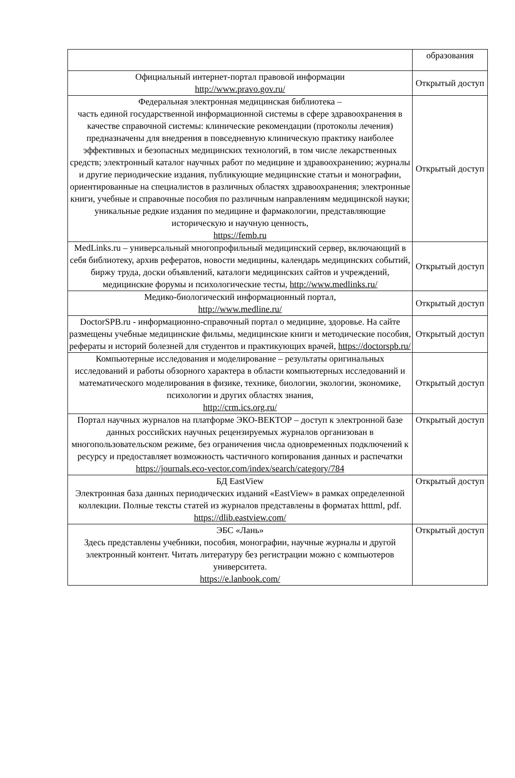| | образования |
| Официальный интернет-портал правовой информации http://www.pravo.gov.ru/ | Открытый доступ |
| Федеральная электронная медицинская библиотека – часть единой государственной информационной системы в сфере здравоохранения в качестве справочной системы: клинические рекомендации (протоколы лечения) предназначены для внедрения в повседневную клиническую практику наиболее эффективных и безопасных медицинских технологий, в том числе лекарственных средств; электронный каталог научных работ по медицине и здравоохранению; журналы и другие периодические издания, публикующие медицинские статьи и монографии, ориентированные на специалистов в различных областях здравоохранения; электронные книги, учебные и справочные пособия по различным направлениям медицинской науки; уникальные редкие издания по медицине и фармакологии, представляющие историческую и научную ценность, https://femb.ru | Открытый доступ |
| MedLinks.ru – универсальный многопрофильный медицинский сервер, включающий в себя библиотеку, архив рефератов, новости медицины, календарь медицинских событий, биржу труда, доски объявлений, каталоги медицинских сайтов и учреждений, медицинские форумы и психологические тесты, http://www.medlinks.ru/ | Открытый доступ |
| Медико-биологический информационный портал, http://www.medline.ru/ | Открытый доступ |
| DoctorSPB.ru - информационно-справочный портал о медицине, здоровье. На сайте размещены учебные медицинские фильмы, медицинские книги и методические пособия, рефераты и историй болезней для студентов и практикующих врачей, https://doctorspb.ru/ | Открытый доступ |
| Компьютерные исследования и моделирование – результаты оригинальных исследований и работы обзорного характера в области компьютерных исследований и математического моделирования в физике, технике, биологии, экологии, экономике, психологии и других областях знания, http://crm.ics.org.ru/ | Открытый доступ |
| Портал научных журналов на платформе ЭКО-ВЕКТОР – доступ к электронной базе данных российских научных рецензируемых журналов организован в многопользовательском режиме, без ограничения числа одновременных подключений к ресурсу и предоставляет возможность частичного копирования данных и распечатки https://journals.eco-vector.com/index/search/category/784 | Открытый доступ |
| БД EastView Электронная база данных периодических изданий «EastView» в рамках определенной коллекции. Полные тексты статей из журналов представлены в форматах htttml, pdf. https://dlib.eastview.com/ | Открытый доступ |
| ЭБС «Лань» Здесь представлены учебники, пособия, монографии, научные журналы и другой электронный контент. Читать литературу без регистрации можно с компьютеров университета. https://e.lanbook.com/ | Открытый доступ |